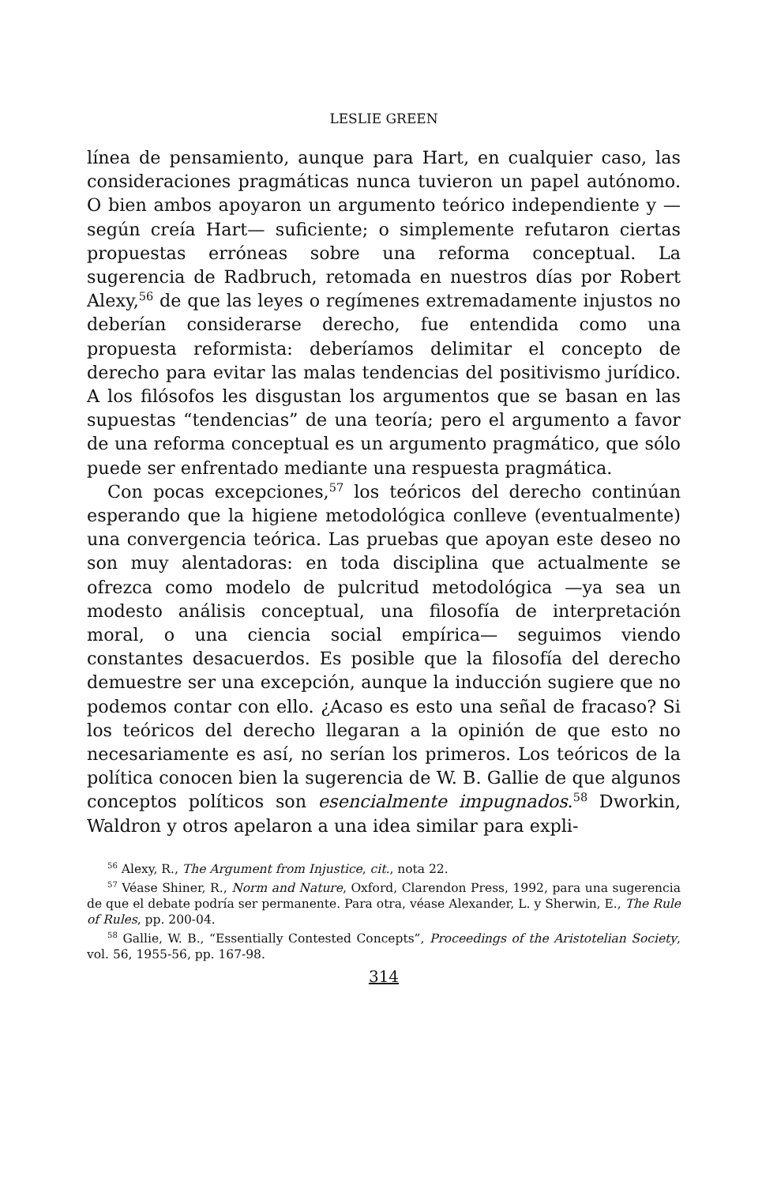LESLIE GREEN
línea de pensamiento, aunque para Hart, en cualquier caso, las consideraciones pragmáticas nunca tuvieron un papel autónomo. O bien ambos apoyaron un argumento teórico independiente y —según creía Hart— suficiente; o simplemente refutaron ciertas propuestas erróneas sobre una reforma conceptual. La sugerencia de Radbruch, retomada en nuestros días por Robert Alexy,<sup>56</sup> de que las leyes o regímenes extremadamente injustos no deberían considerarse derecho, fue entendida como una propuesta reformista: deberíamos delimitar el concepto de derecho para evitar las malas tendencias del positivismo jurídico. A los filósofos les disgustan los argumentos que se basan en las supuestas “tendencias” de una teoría; pero el argumento a favor de una reforma conceptual es un argumento pragmático, que sólo puede ser enfrentado mediante una respuesta pragmática.
Con pocas excepciones,<sup>57</sup> los teóricos del derecho continúan esperando que la higiene metodológica conlleve (eventualmente) una convergencia teórica. Las pruebas que apoyan este deseo no son muy alentadoras: en toda disciplina que actualmente se ofrezca como modelo de pulcritud metodológica —ya sea un modesto análisis conceptual, una filosofía de interpretación moral, o una ciencia social empírica— seguimos viendo constantes desacuerdos. Es posible que la filosofía del derecho demuestre ser una excepción, aunque la inducción sugiere que no podemos contar con ello. ¿Acaso es esto una señal de fracaso? Si los teóricos del derecho llegaran a la opinión de que esto no necesariamente es así, no serían los primeros. Los teóricos de la política conocen bien la sugerencia de W. B. Gallie de que algunos conceptos políticos son esencialmente impugnados.<sup>58</sup> Dworkin, Waldron y otros apelaron a una idea similar para expli-
<sup>56</sup> Alexy, R., The Argument from Injustice, cit., nota 22.
<sup>57</sup> Véase Shiner, R., Norm and Nature, Oxford, Clarendon Press, 1992, para una sugerencia de que el debate podría ser permanente. Para otra, véase Alexander, L. y Sherwin, E., The Rule of Rules, pp. 200-04.
<sup>58</sup> Gallie, W. B., “Essentially Contested Concepts”, Proceedings of the Aristotelian Society, vol. 56, 1955-56, pp. 167-98.
314